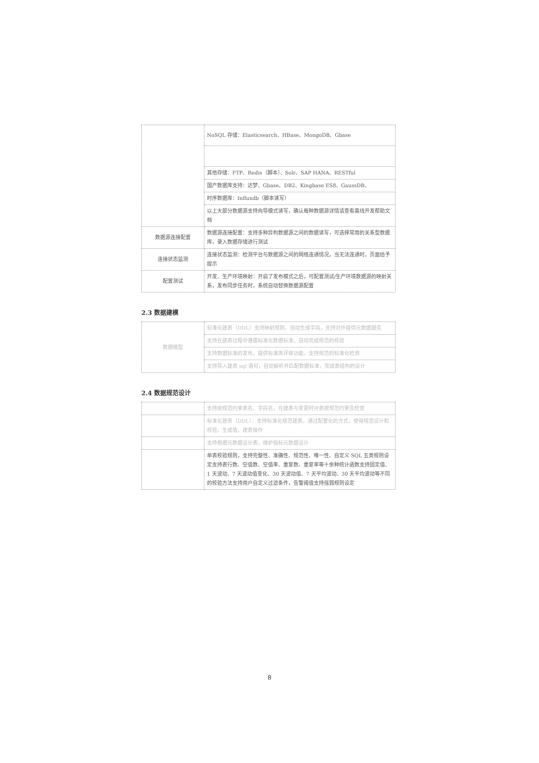| | NoSQL 存储：Elasticsearch、HBase、MongoDB、Gbase |
| | 其他存储：FTP、Redis（脚本）、Solr、SAP HANA、RESTful |
| | 国产数据库支持：达梦、Gbase、DB2、Kingbase ES8、GaussDB、 |
| | 时序数据库：Influxdb（脚本读写） |
| | 以上大部分数据源支持向导模式读写，确认每种数据源详情请查看离线开发帮助文档 |
| 数据源连接配置 | 数据源连接配置：支持多种异构数据源之间的数据读写，可选择常用的关系型数据库，录入数据存储进行测试 |
| 连接状态监测 | 连接状态监测：检测平台与数据源之间的网络连通情况，当无法连通时，页面给予提示 |
| 配置测试 | 开发、生产环境映射：开启了发布模式之后，可配置测试/生产环境数据源的映射关系，发布同步任务时，系统自动替换数据源配置 |
2.3 数据建模
| 数据模型 | 标准化建表（DDL）支持映射规则，自动生成字段，支持对外提供元数据服务 |
| | 支持在建表过程中遵循标准化数据标准，自动完成规范的校验 |
| | 支持数据标准的发布，提供标准库评审功能，支持规范的标准化检测 |
| | 支持导入建表 sql 语句，自动解析并匹配数据标准，完成表结构的设计 |
2.4 数据规范设计
| | 支持按规范约束表名、字段名，在建表与变更时对表按规范约束及检查 |
| | 标准化建表（DDL）：支持标准化规范建表，通过配置化的方式，使得规范设计和校验，生成值，建表操作 |
| | 支持根据元数据设计表，维护指标元数据设计 |
| | 单表校验规则，支持完整性、准确性、规范性、唯一性、自定义 SQL 五类规则设定支持表行数、空值数、空值率、重复数、重复率等十余种统计函数支持固定值、1 天波动、7 天波动值变化、30 天波动值、7 天平均波动、30 天平均波动等不同的校验方法支持用户自定义过滤条件，告警阈值支持强弱规则设定 |
8